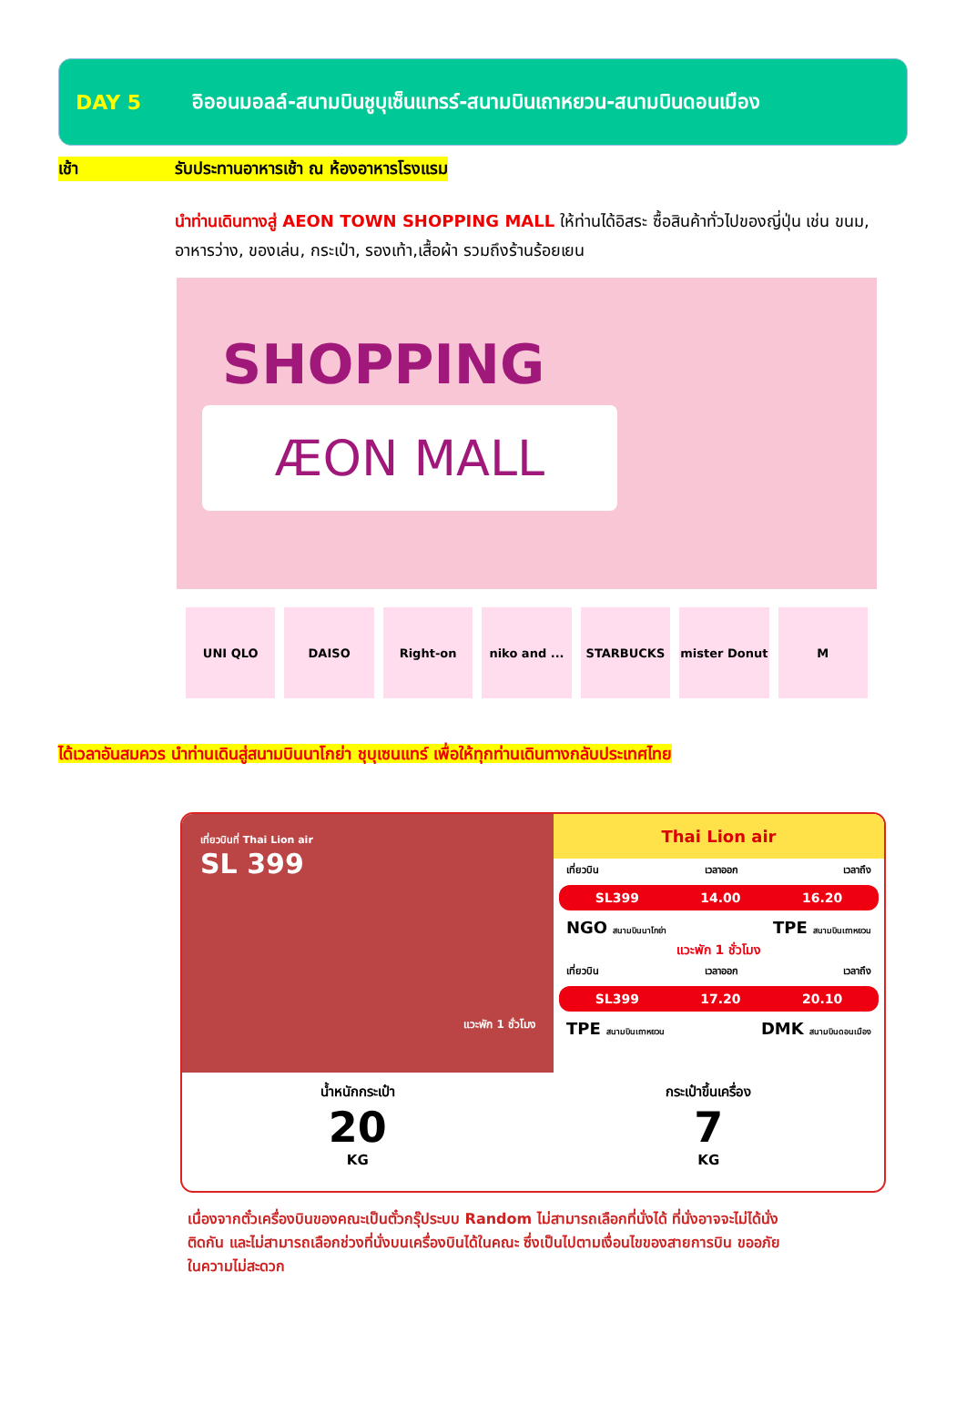DAY 5
อิออนมอลล์-สนามบินชูบุเซ็นแทรร์-สนามบินเถาหยวน-สนามบินดอนเมือง
เช้า รับประทานอาหารเช้า ณ ห้องอาหารโรงแรม
นำท่านเดินทางสู่ AEON TOWN SHOPPING MALL ให้ท่านได้อิสระ ซื้อสินค้าทั่วไปของญี่ปุ่น เช่น ขนม, อาหารว่าง, ของเล่น, กระเป๋า, รองเท้า,เสื้อผ้า รวมถึงร้านร้อยเยน
SHOPPING
ÆON MALL
UNI QLO DAISO Right-on niko and ... STARBUCKS mister Donut M
ได้เวลาอันสมควร นำท่านเดินสู่สนามบินนาโกย่า ชุบุเซนแทร์ เพื่อให้ทุกท่านเดินทางกลับประเทศไทย
เที่ยวบินที่ Thai Lion air
SL 399
แวะพัก 1 ชั่วโมง
Thai Lion air
เที่ยวบิน เวลาออก เวลาถึง
SL399 14.00 16.20
NGO สนามบินนาโกย่า TPE สนามบินเถาหยวน
แวะพัก 1 ชั่วโมง
เที่ยวบิน เวลาออก เวลาถึง
SL399 17.20 20.10
TPE สนามบินเถาหยวน DMK สนามบินดอนเมือง
น้ำหนักกระเป๋า
20
KG
กระเป๋าขึ้นเครื่อง
7
KG
เนื่องจากตั๋วเครื่องบินของคณะเป็นตั๋วกรุ๊ประบบ Random ไม่สามารถเลือกที่นั่งได้ ที่นั่งอาจจะไม่ได้นั่งติดกัน และไม่สามารถเลือกช่วงที่นั่งบนเครื่องบินได้ในคณะ ซึ่งเป็นไปตามเงื่อนไขของสายการบิน ขออภัยในความไม่สะดวก